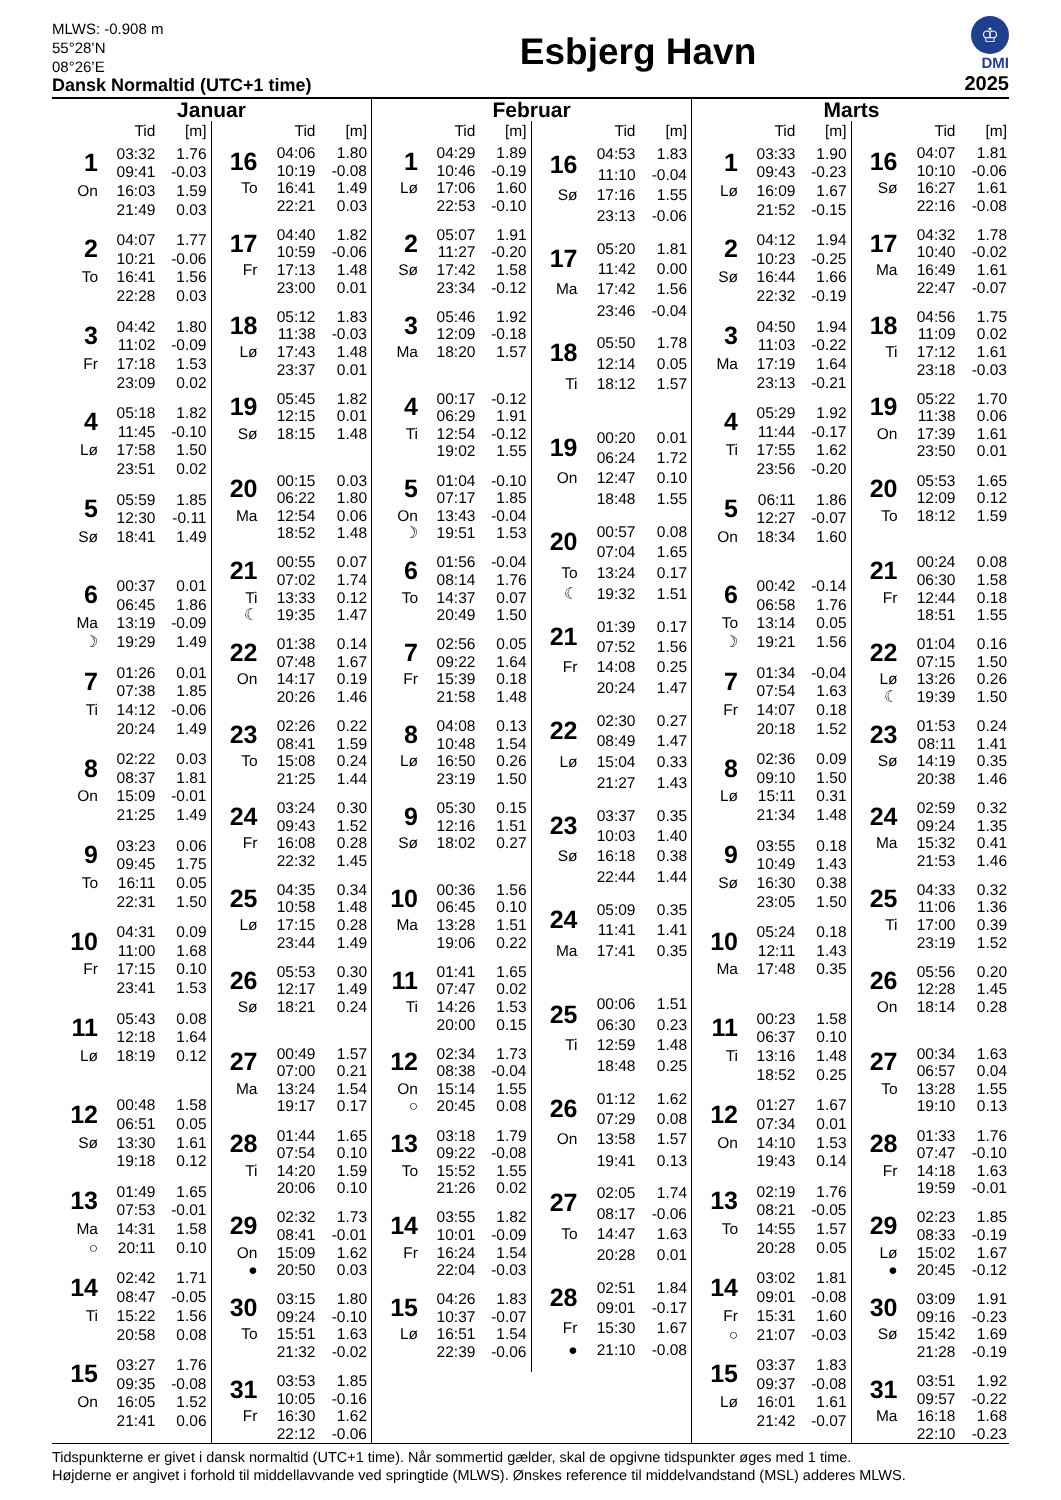MLWS: -0.908 m
55°28’N
08°26’E
Dansk Normaltid (UTC+1 time)
Esbjerg Havn
♔
DMI
2025
Januar
| | Tid | [m] |
| --- | --- | --- |
| 1 | 03:32 | 1.76 |
| | 09:41 | -0.03 |
| On | 16:03 | 1.59 |
| | 21:49 | 0.03 |
| 2 | 04:07 | 1.77 |
| | 10:21 | -0.06 |
| To | 16:41 | 1.56 |
| | 22:28 | 0.03 |
| 3 | 04:42 | 1.80 |
| | 11:02 | -0.09 |
| Fr | 17:18 | 1.53 |
| | 23:09 | 0.02 |
| 4 | 05:18 | 1.82 |
| | 11:45 | -0.10 |
| Lø | 17:58 | 1.50 |
| | 23:51 | 0.02 |
| 5 | 05:59 | 1.85 |
| | 12:30 | -0.11 |
| Sø | 18:41 | 1.49 |
| 6 | 00:37 | 0.01 |
| | 06:45 | 1.86 |
| Ma | 13:19 | -0.09 |
| ☽ | 19:29 | 1.49 |
| 7 | 01:26 | 0.01 |
| | 07:38 | 1.85 |
| Ti | 14:12 | -0.06 |
| | 20:24 | 1.49 |
| 8 | 02:22 | 0.03 |
| | 08:37 | 1.81 |
| On | 15:09 | -0.01 |
| | 21:25 | 1.49 |
| 9 | 03:23 | 0.06 |
| | 09:45 | 1.75 |
| To | 16:11 | 0.05 |
| | 22:31 | 1.50 |
| 10 | 04:31 | 0.09 |
| | 11:00 | 1.68 |
| Fr | 17:15 | 0.10 |
| | 23:41 | 1.53 |
| 11 | 05:43 | 0.08 |
| | 12:18 | 1.64 |
| Lø | 18:19 | 0.12 |
| 12 | 00:48 | 1.58 |
| | 06:51 | 0.05 |
| Sø | 13:30 | 1.61 |
| | 19:18 | 0.12 |
| 13 | 01:49 | 1.65 |
| | 07:53 | -0.01 |
| Ma | 14:31 | 1.58 |
| ○ | 20:11 | 0.10 |
| 14 | 02:42 | 1.71 |
| | 08:47 | -0.05 |
| Ti | 15:22 | 1.56 |
| | 20:58 | 0.08 |
| 15 | 03:27 | 1.76 |
| | 09:35 | -0.08 |
| On | 16:05 | 1.52 |
| | 21:41 | 0.06 |
| | Tid | [m] |
| --- | --- | --- |
| 16 | 04:06 | 1.80 |
| | 10:19 | -0.08 |
| To | 16:41 | 1.49 |
| | 22:21 | 0.03 |
| 17 | 04:40 | 1.82 |
| | 10:59 | -0.06 |
| Fr | 17:13 | 1.48 |
| | 23:00 | 0.01 |
| 18 | 05:12 | 1.83 |
| | 11:38 | -0.03 |
| Lø | 17:43 | 1.48 |
| | 23:37 | 0.01 |
| 19 | 05:45 | 1.82 |
| | 12:15 | 0.01 |
| Sø | 18:15 | 1.48 |
| 20 | 00:15 | 0.03 |
| | 06:22 | 1.80 |
| Ma | 12:54 | 0.06 |
| | 18:52 | 1.48 |
| 21 | 00:55 | 0.07 |
| | 07:02 | 1.74 |
| Ti | 13:33 | 0.12 |
| ☾ | 19:35 | 1.47 |
| 22 | 01:38 | 0.14 |
| | 07:48 | 1.67 |
| On | 14:17 | 0.19 |
| | 20:26 | 1.46 |
| 23 | 02:26 | 0.22 |
| | 08:41 | 1.59 |
| To | 15:08 | 0.24 |
| | 21:25 | 1.44 |
| 24 | 03:24 | 0.30 |
| | 09:43 | 1.52 |
| Fr | 16:08 | 0.28 |
| | 22:32 | 1.45 |
| 25 | 04:35 | 0.34 |
| | 10:58 | 1.48 |
| Lø | 17:15 | 0.28 |
| | 23:44 | 1.49 |
| 26 | 05:53 | 0.30 |
| | 12:17 | 1.49 |
| Sø | 18:21 | 0.24 |
| 27 | 00:49 | 1.57 |
| | 07:00 | 0.21 |
| Ma | 13:24 | 1.54 |
| | 19:17 | 0.17 |
| 28 | 01:44 | 1.65 |
| | 07:54 | 0.10 |
| Ti | 14:20 | 1.59 |
| | 20:06 | 0.10 |
| 29 | 02:32 | 1.73 |
| | 08:41 | -0.01 |
| On | 15:09 | 1.62 |
| ● | 20:50 | 0.03 |
| 30 | 03:15 | 1.80 |
| | 09:24 | -0.10 |
| To | 15:51 | 1.63 |
| | 21:32 | -0.02 |
| 31 | 03:53 | 1.85 |
| | 10:05 | -0.16 |
| Fr | 16:30 | 1.62 |
| | 22:12 | -0.06 |
Februar
| | Tid | [m] |
| --- | --- | --- |
| 1 | 04:29 | 1.89 |
| | 10:46 | -0.19 |
| Lø | 17:06 | 1.60 |
| | 22:53 | -0.10 |
| 2 | 05:07 | 1.91 |
| | 11:27 | -0.20 |
| Sø | 17:42 | 1.58 |
| | 23:34 | -0.12 |
| 3 | 05:46 | 1.92 |
| | 12:09 | -0.18 |
| Ma | 18:20 | 1.57 |
| 4 | 00:17 | -0.12 |
| | 06:29 | 1.91 |
| Ti | 12:54 | -0.12 |
| | 19:02 | 1.55 |
| 5 | 01:04 | -0.10 |
| | 07:17 | 1.85 |
| On | 13:43 | -0.04 |
| ☽ | 19:51 | 1.53 |
| 6 | 01:56 | -0.04 |
| | 08:14 | 1.76 |
| To | 14:37 | 0.07 |
| | 20:49 | 1.50 |
| 7 | 02:56 | 0.05 |
| | 09:22 | 1.64 |
| Fr | 15:39 | 0.18 |
| | 21:58 | 1.48 |
| 8 | 04:08 | 0.13 |
| | 10:48 | 1.54 |
| Lø | 16:50 | 0.26 |
| | 23:19 | 1.50 |
| 9 | 05:30 | 0.15 |
| | 12:16 | 1.51 |
| Sø | 18:02 | 0.27 |
| 10 | 00:36 | 1.56 |
| | 06:45 | 0.10 |
| Ma | 13:28 | 1.51 |
| | 19:06 | 0.22 |
| 11 | 01:41 | 1.65 |
| | 07:47 | 0.02 |
| Ti | 14:26 | 1.53 |
| | 20:00 | 0.15 |
| 12 | 02:34 | 1.73 |
| | 08:38 | -0.04 |
| On | 15:14 | 1.55 |
| ○ | 20:45 | 0.08 |
| 13 | 03:18 | 1.79 |
| | 09:22 | -0.08 |
| To | 15:52 | 1.55 |
| | 21:26 | 0.02 |
| 14 | 03:55 | 1.82 |
| | 10:01 | -0.09 |
| Fr | 16:24 | 1.54 |
| | 22:04 | -0.03 |
| 15 | 04:26 | 1.83 |
| | 10:37 | -0.07 |
| Lø | 16:51 | 1.54 |
| | 22:39 | -0.06 |
| | Tid | [m] |
| --- | --- | --- |
| 16 | 04:53 | 1.83 |
| | 11:10 | -0.04 |
| Sø | 17:16 | 1.55 |
| | 23:13 | -0.06 |
| 17 | 05:20 | 1.81 |
| | 11:42 | 0.00 |
| Ma | 17:42 | 1.56 |
| | 23:46 | -0.04 |
| 18 | 05:50 | 1.78 |
| | 12:14 | 0.05 |
| Ti | 18:12 | 1.57 |
| 19 | 00:20 | 0.01 |
| | 06:24 | 1.72 |
| On | 12:47 | 0.10 |
| | 18:48 | 1.55 |
| 20 | 00:57 | 0.08 |
| | 07:04 | 1.65 |
| To | 13:24 | 0.17 |
| ☾ | 19:32 | 1.51 |
| 21 | 01:39 | 0.17 |
| | 07:52 | 1.56 |
| Fr | 14:08 | 0.25 |
| | 20:24 | 1.47 |
| 22 | 02:30 | 0.27 |
| | 08:49 | 1.47 |
| Lø | 15:04 | 0.33 |
| | 21:27 | 1.43 |
| 23 | 03:37 | 0.35 |
| | 10:03 | 1.40 |
| Sø | 16:18 | 0.38 |
| | 22:44 | 1.44 |
| 24 | 05:09 | 0.35 |
| | 11:41 | 1.41 |
| Ma | 17:41 | 0.35 |
| 25 | 00:06 | 1.51 |
| | 06:30 | 0.23 |
| Ti | 12:59 | 1.48 |
| | 18:48 | 0.25 |
| 26 | 01:12 | 1.62 |
| | 07:29 | 0.08 |
| On | 13:58 | 1.57 |
| | 19:41 | 0.13 |
| 27 | 02:05 | 1.74 |
| | 08:17 | -0.06 |
| To | 14:47 | 1.63 |
| | 20:28 | 0.01 |
| 28 | 02:51 | 1.84 |
| | 09:01 | -0.17 |
| Fr | 15:30 | 1.67 |
| ● | 21:10 | -0.08 |
Marts
| | Tid | [m] |
| --- | --- | --- |
| 1 | 03:33 | 1.90 |
| | 09:43 | -0.23 |
| Lø | 16:09 | 1.67 |
| | 21:52 | -0.15 |
| 2 | 04:12 | 1.94 |
| | 10:23 | -0.25 |
| Sø | 16:44 | 1.66 |
| | 22:32 | -0.19 |
| 3 | 04:50 | 1.94 |
| | 11:03 | -0.22 |
| Ma | 17:19 | 1.64 |
| | 23:13 | -0.21 |
| 4 | 05:29 | 1.92 |
| | 11:44 | -0.17 |
| Ti | 17:55 | 1.62 |
| | 23:56 | -0.20 |
| 5 | 06:11 | 1.86 |
| | 12:27 | -0.07 |
| On | 18:34 | 1.60 |
| 6 | 00:42 | -0.14 |
| | 06:58 | 1.76 |
| To | 13:14 | 0.05 |
| ☽ | 19:21 | 1.56 |
| 7 | 01:34 | -0.04 |
| | 07:54 | 1.63 |
| Fr | 14:07 | 0.18 |
| | 20:18 | 1.52 |
| 8 | 02:36 | 0.09 |
| | 09:10 | 1.50 |
| Lø | 15:11 | 0.31 |
| | 21:34 | 1.48 |
| 9 | 03:55 | 0.18 |
| | 10:49 | 1.43 |
| Sø | 16:30 | 0.38 |
| | 23:05 | 1.50 |
| 10 | 05:24 | 0.18 |
| | 12:11 | 1.43 |
| Ma | 17:48 | 0.35 |
| 11 | 00:23 | 1.58 |
| | 06:37 | 0.10 |
| Ti | 13:16 | 1.48 |
| | 18:52 | 0.25 |
| 12 | 01:27 | 1.67 |
| | 07:34 | 0.01 |
| On | 14:10 | 1.53 |
| | 19:43 | 0.14 |
| 13 | 02:19 | 1.76 |
| | 08:21 | -0.05 |
| To | 14:55 | 1.57 |
| | 20:28 | 0.05 |
| 14 | 03:02 | 1.81 |
| | 09:01 | -0.08 |
| Fr | 15:31 | 1.60 |
| ○ | 21:07 | -0.03 |
| 15 | 03:37 | 1.83 |
| | 09:37 | -0.08 |
| Lø | 16:01 | 1.61 |
| | 21:42 | -0.07 |
| | Tid | [m] |
| --- | --- | --- |
| 16 | 04:07 | 1.81 |
| | 10:10 | -0.06 |
| Sø | 16:27 | 1.61 |
| | 22:16 | -0.08 |
| 17 | 04:32 | 1.78 |
| | 10:40 | -0.02 |
| Ma | 16:49 | 1.61 |
| | 22:47 | -0.07 |
| 18 | 04:56 | 1.75 |
| | 11:09 | 0.02 |
| Ti | 17:12 | 1.61 |
| | 23:18 | -0.03 |
| 19 | 05:22 | 1.70 |
| | 11:38 | 0.06 |
| On | 17:39 | 1.61 |
| | 23:50 | 0.01 |
| 20 | 05:53 | 1.65 |
| | 12:09 | 0.12 |
| To | 18:12 | 1.59 |
| 21 | 00:24 | 0.08 |
| | 06:30 | 1.58 |
| Fr | 12:44 | 0.18 |
| | 18:51 | 1.55 |
| 22 | 01:04 | 0.16 |
| | 07:15 | 1.50 |
| Lø | 13:26 | 0.26 |
| ☾ | 19:39 | 1.50 |
| 23 | 01:53 | 0.24 |
| | 08:11 | 1.41 |
| Sø | 14:19 | 0.35 |
| | 20:38 | 1.46 |
| 24 | 02:59 | 0.32 |
| | 09:24 | 1.35 |
| Ma | 15:32 | 0.41 |
| | 21:53 | 1.46 |
| 25 | 04:33 | 0.32 |
| | 11:06 | 1.36 |
| Ti | 17:00 | 0.39 |
| | 23:19 | 1.52 |
| 26 | 05:56 | 0.20 |
| | 12:28 | 1.45 |
| On | 18:14 | 0.28 |
| 27 | 00:34 | 1.63 |
| | 06:57 | 0.04 |
| To | 13:28 | 1.55 |
| | 19:10 | 0.13 |
| 28 | 01:33 | 1.76 |
| | 07:47 | -0.10 |
| Fr | 14:18 | 1.63 |
| | 19:59 | -0.01 |
| 29 | 02:23 | 1.85 |
| | 08:33 | -0.19 |
| Lø | 15:02 | 1.67 |
| ● | 20:45 | -0.12 |
| 30 | 03:09 | 1.91 |
| | 09:16 | -0.23 |
| Sø | 15:42 | 1.69 |
| | 21:28 | -0.19 |
| 31 | 03:51 | 1.92 |
| | 09:57 | -0.22 |
| Ma | 16:18 | 1.68 |
| | 22:10 | -0.23 |
Tidspunkterne er givet i dansk normaltid (UTC+1 time). Når sommertid gælder, skal de opgivne tidspunkter øges med 1 time.
Højderne er angivet i forhold til middellavvande ved springtide (MLWS). Ønskes reference til middelvandstand (MSL) adderes MLWS.